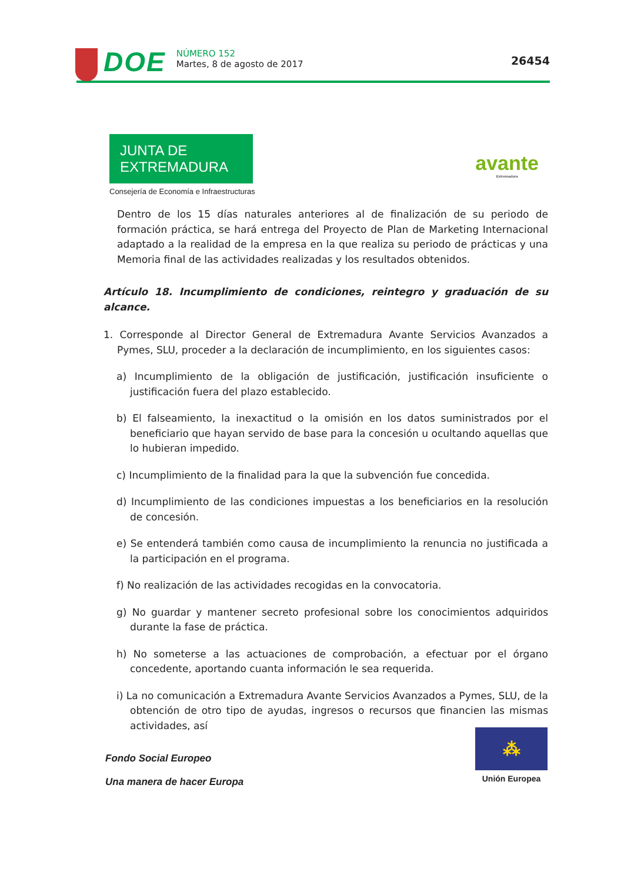DOE
NÚMERO 152
Martes, 8 de agosto de 2017
26454
JUNTA DE EXTREMADURA
Consejería de Economía e Infraestructuras
avante
Extremadura
Dentro de los 15 días naturales anteriores al de finalización de su periodo de formación práctica, se hará entrega del Proyecto de Plan de Marketing Internacional adaptado a la realidad de la empresa en la que realiza su periodo de prácticas y una Memoria final de las actividades realizadas y los resultados obtenidos.
Artículo 18. Incumplimiento de condiciones, reintegro y graduación de su alcance.
1. Corresponde al Director General de Extremadura Avante Servicios Avanzados a Pymes, SLU, proceder a la declaración de incumplimiento, en los siguientes casos:
a) Incumplimiento de la obligación de justificación, justificación insuficiente o justificación fuera del plazo establecido.
b) El falseamiento, la inexactitud o la omisión en los datos suministrados por el beneficiario que hayan servido de base para la concesión u ocultando aquellas que lo hubieran impedido.
c) Incumplimiento de la finalidad para la que la subvención fue concedida.
d) Incumplimiento de las condiciones impuestas a los beneficiarios en la resolución de concesión.
e) Se entenderá también como causa de incumplimiento la renuncia no justificada a la participación en el programa.
f) No realización de las actividades recogidas en la convocatoria.
g) No guardar y mantener secreto profesional sobre los conocimientos adquiridos durante la fase de práctica.
h) No someterse a las actuaciones de comprobación, a efectuar por el órgano concedente, aportando cuanta información le sea requerida.
i) La no comunicación a Extremadura Avante Servicios Avanzados a Pymes, SLU, de la obtención de otro tipo de ayudas, ingresos o recursos que financien las mismas actividades, así
Fondo Social Europeo
Una manera de hacer Europa
⁂
Unión Europea